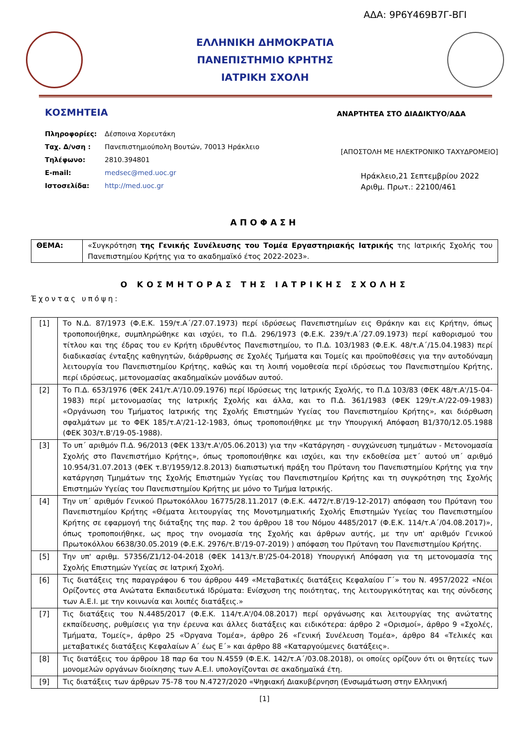ΑΔΑ: 9Ρ6Υ469Β7Γ-ΒΓΙ
ΕΛΛΗΝΙΚΗ ΔΗΜΟΚΡΑΤΙΑ
ΠΑΝΕΠΙΣΤΗΜΙΟ ΚΡΗΤΗΣ
ΙΑΤΡΙΚΗ ΣΧΟΛΗ
ΚΟΣΜΗΤΕΙΑ ΑΝΑΡΤΗΤΕΑ ΣΤΟ ΔΙΑΔΙΚΤΥΟ/ΑΔΑ
| Πληροφορίες: | Δέσποινα Χορευτάκη |
| Ταχ. Δ/νση : | Πανεπιστημιούπολη Βουτών, 70013 Ηράκλειο |
| Τηλέφωνο: | 2810.394801 |
| E-mail: | medsec@med.uoc.gr |
| Ιστοσελίδα: | http://med.uoc.gr |
[ΑΠΟΣΤΟΛΗ ΜΕ ΗΛΕΚΤΡΟΝΙΚΟ ΤΑΧΥΔΡΟΜΕΙΟ]
Ηράκλειο,21 Σεπτεμβρίου 2022
Αριθμ. Πρωτ.: 22100/461
ΑΠΟΦΑΣΗ
| ΘΕΜΑ: | «Συγκρότηση της Γενικής Συνέλευσης του Τομέα Εργαστηριακής Ιατρικής της Ιατρικής Σχολής του Πανεπιστημίου Κρήτης για το ακαδημαϊκό έτος 2022-2023». |
Ο ΚΟΣΜΗΤΟΡΑΣ ΤΗΣ ΙΑΤΡΙΚΗΣ ΣΧΟΛΗΣ
Έχοντας υπόψη:
| [1] | Το Ν.Δ. 87/1973 (Φ.Ε.Κ. 159/τ.Α΄/27.07.1973) περί ιδρύσεως Πανεπιστημίων εις Θράκην και εις Κρήτην, όπως τροποποιήθηκε, συμπληρώθηκε και ισχύει, το Π.Δ. 296/1973 (Φ.Ε.Κ. 239/τ.Α΄/27.09.1973) περί καθορισμού του τίτλου και της έδρας του εν Κρήτη ιδρυθέντος Πανεπιστημίου, το Π.Δ. 103/1983 (Φ.Ε.Κ. 48/τ.Α΄/15.04.1983) περί διαδικασίας ένταξης καθηγητών, διάρθρωσης σε Σχολές Τμήματα και Τομείς και προϋποθέσεις για την αυτοδύναμη λειτουργία του Πανεπιστημίου Κρήτης, καθώς και τη λοιπή νομοθεσία περί ιδρύσεως του Πανεπιστημίου Κρήτης, περί ιδρύσεως, μετονομασίας ακαδημαϊκών μονάδων αυτού. |
| [2] | Το Π.Δ. 653/1976 (ΦΕΚ 241/τ.Α'/10.09.1976) περί Ιδρύσεως της Ιατρικής Σχολής, το Π.Δ 103/83 (ΦΕΚ 48/τ.Α'/15-04-1983) περί μετονομασίας της Ιατρικής Σχολής και άλλα, και το Π.Δ. 361/1983 (ΦΕΚ 129/τ.Α'/22-09-1983) «Οργάνωση του Τμήματος Ιατρικής της Σχολής Επιστημών Υγείας του Πανεπιστημίου Κρήτης», και διόρθωση σφαλμάτων με το ΦΕΚ 185/τ.Α'/21-12-1983, όπως τροποποιήθηκε με την Υπουργική Απόφαση Β1/370/12.05.1988 (ΦΕΚ 303/τ.Β'/19-05-1988). |
| [3] | Το υπ΄ αριθμόν Π.Δ. 96/2013 (ΦΕΚ 133/τ.Α'/05.06.2013) για την «Κατάργηση - συγχώνευση τμημάτων - Μετονομασία Σχολής στο Πανεπιστήμιο Κρήτης», όπως τροποποιήθηκε και ισχύει, και την εκδοθείσα μετ΄ αυτού υπ΄ αριθμό 10.954/31.07.2013 (ΦΕΚ τ.Β'/1959/12.8.2013) διαπιστωτική πράξη του Πρύτανη του Πανεπιστημίου Κρήτης για την κατάργηση Τμημάτων της Σχολής Επιστημών Υγείας του Πανεπιστημίου Κρήτης και τη συγκρότηση της Σχολής Επιστημών Υγείας του Πανεπιστημίου Κρήτης με μόνο το Τμήμα Ιατρικής. |
| [4] | Την υπ΄ αριθμόν Γενικού Πρωτοκόλλου 16775/28.11.2017 (Φ.Ε.Κ. 4472/τ.Β'/19-12-2017) απόφαση του Πρύτανη του Πανεπιστημίου Κρήτης «Θέματα λειτουργίας της Μονοτμηματικής Σχολής Επιστημών Υγείας του Πανεπιστημίου Κρήτης σε εφαρμογή της διάταξης της παρ. 2 του άρθρου 18 του Νόμου 4485/2017 (Φ.Ε.Κ. 114/τ.Α΄/04.08.2017)», όπως τροποποιήθηκε, ως προς την ονομασία της Σχολής και άρθρων αυτής, με την υπ' αριθμόν Γενικού Πρωτοκόλλου 6638/30.05.2019 (Φ.Ε.Κ. 2976/τ.Β'/19-07-2019) ) απόφαση του Πρύτανη του Πανεπιστημίου Κρήτης. |
| [5] | Την υπ' αριθμ. 57356/Ζ1/12-04-2018 (ΦΕΚ 1413/τ.Β'/25-04-2018) Υπουργική Απόφαση για τη μετονομασία της Σχολής Επιστημών Υγείας σε Ιατρική Σχολή. |
| [6] | Τις διατάξεις της παραγράφου 6 του άρθρου 449 «Μεταβατικές διατάξεις Κεφαλαίου Γ΄» του Ν. 4957/2022 «Νέοι Ορίζοντες στα Ανώτατα Εκπαιδευτικά Ιδρύματα: Ενίσχυση της ποιότητας, της λειτουργικότητας και της σύνδεσης των Α.Ε.Ι. με την κοινωνία και λοιπές διατάξεις.» |
| [7] | Τις διατάξεις του Ν.4485/2017 (Φ.Ε.Κ. 114/τ.Α'/04.08.2017) περί οργάνωσης και λειτουργίας της ανώτατης εκπαίδευσης, ρυθμίσεις για την έρευνα και άλλες διατάξεις και ειδικότερα: άρθρο 2 «Ορισμοί», άρθρο 9 «Σχολές, Τμήματα, Τομείς», άρθρο 25 «Όργανα Τομέα», άρθρο 26 «Γενική Συνέλευση Τομέα», άρθρο 84 «Τελικές και μεταβατικές διατάξεις Κεφαλαίων Α΄ έως Ε΄» και άρθρο 88 «Καταργούμενες διατάξεις». |
| [8] | Τις διατάξεις του άρθρου 18 παρ 6α του Ν.4559 (Φ.Ε.Κ. 142/τ.Α΄/03.08.2018), οι οποίες ορίζουν ότι οι θητείες των μονομελών οργάνων διοίκησης των Α.Ε.Ι. υπολογίζονται σε ακαδημαϊκά έτη. |
| [9] | Τις διατάξεις των άρθρων 75-78 του Ν.4727/2020 «Ψηφιακή Διακυβέρνηση (Ενσωμάτωση στην Ελληνική |
[1]